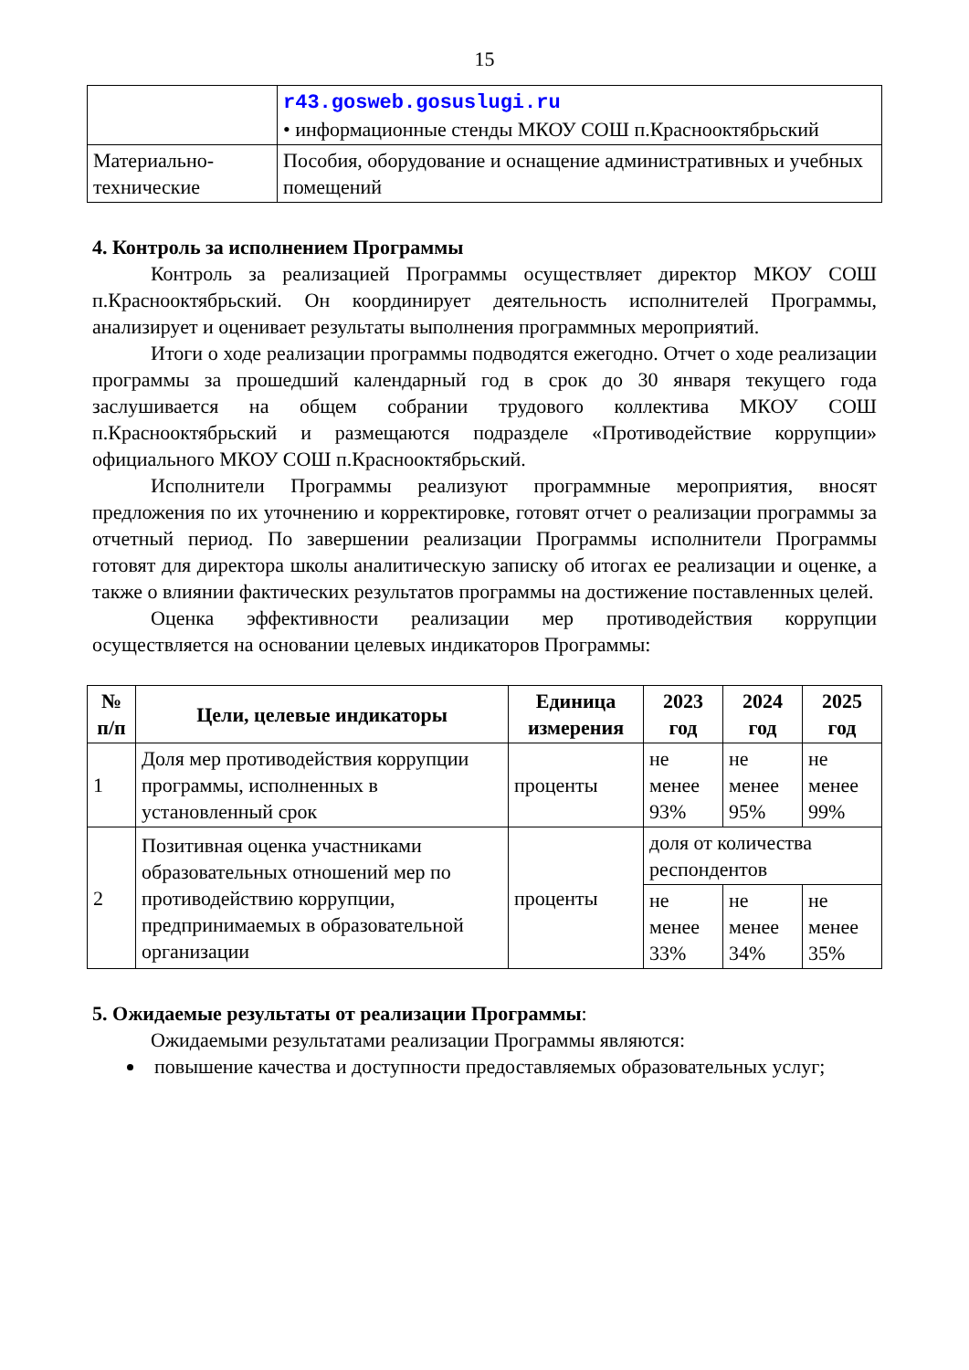15
| | r43.gosweb.gosuslugi.ru • информационные стенды МКОУ СОШ п.Краснооктябрьский |
| Материально-технические | Пособия, оборудование и оснащение административных и учебных помещений |
4. Контроль за исполнением Программы
Контроль за реализацией Программы осуществляет директор МКОУ СОШ п.Краснооктябрьский. Он координирует деятельность исполнителей Программы, анализирует и оценивает результаты выполнения программных мероприятий.
Итоги о ходе реализации программы подводятся ежегодно. Отчет о ходе реализации программы за прошедший календарный год в срок до 30 января текущего года заслушивается на общем собрании трудового коллектива МКОУ СОШ п.Краснооктябрьский и размещаются подразделе «Противодействие коррупции» официального МКОУ СОШ п.Краснооктябрьский.
Исполнители Программы реализуют программные мероприятия, вносят предложения по их уточнению и корректировке, готовят отчет о реализации программы за отчетный период. По завершении реализации Программы исполнители Программы готовят для директора школы аналитическую записку об итогах ее реализации и оценке, а также о влиянии фактических результатов программы на достижение поставленных целей.
Оценка эффективности реализации мер противодействия коррупции осуществляется на основании целевых индикаторов Программы:
| № п/п | Цели, целевые индикаторы | Единица измерения | 2023 год | 2024 год | 2025 год |
| --- | --- | --- | --- | --- | --- |
| 1 | Доля мер противодействия коррупции программы, исполненных в установленный срок | проценты | не менее 93% | не менее 95% | не менее 99% |
| 2 | Позитивная оценка участниками образовательных отношений мер по противодействию коррупции, предпринимаемых в образовательной организации | проценты | доля от количества респондентов | | |
| | | | не менее 33% | не менее 34% | не менее 35% |
5. Ожидаемые результаты от реализации Программы:
Ожидаемыми результатами реализации Программы являются:
повышение качества и доступности предоставляемых образовательных услуг;